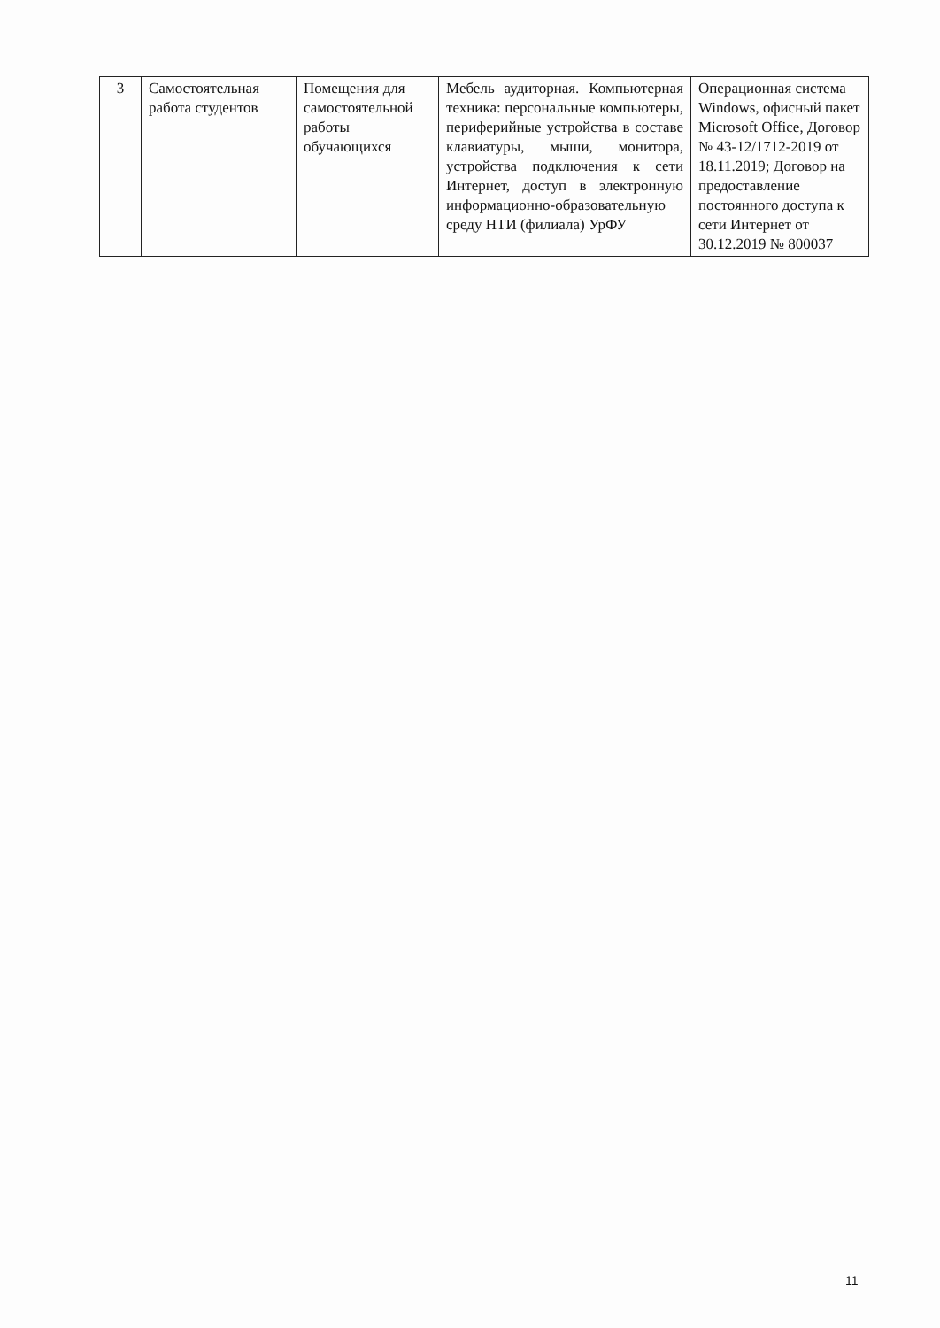| 3 | Самостоятельная работа студентов | Помещения для самостоятельной работы обучающихся | Мебель аудиторная. Компьютерная техника: персональные компьютеры, периферийные устройства в составе клавиатуры, мыши, монитора, устройства подключения к сети Интернет, доступ в электронную информационно-образовательную среду НТИ (филиала) УрФУ | Операционная система Windows, офисный пакет Microsoft Office, Договор № 43-12/1712-2019 от 18.11.2019; Договор на предоставление постоянного доступа к сети Интернет от 30.12.2019 № 800037 |
11